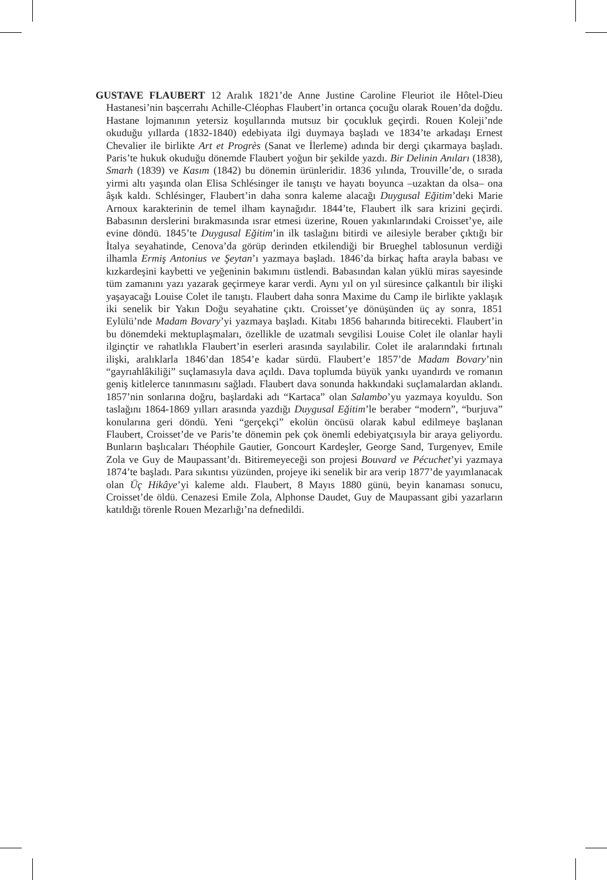GUSTAVE FLAUBERT 12 Aralık 1821’de Anne Justine Caroline Fleuriot ile Hôtel-Dieu Hastanesi’nin başcerrahı Achille-Cléophas Flaubert’in ortanca çocuğu olarak Rouen’da doğdu. Hastane lojmanının yetersiz koşullarında mutsuz bir çocukluk geçirdi. Rouen Koleji’nde okuduğu yıllarda (1832-1840) edebiyata ilgi duymaya başladı ve 1834’te arkadaşı Ernest Chevalier ile birlikte Art et Progrès (Sanat ve İlerleme) adında bir dergi çıkarmaya başladı. Paris’te hukuk okuduğu dönemde Flaubert yoğun bir şekilde yazdı. Bir Delinin Anıları (1838), Smarh (1839) ve Kasım (1842) bu dönemin ürünleridir. 1836 yılında, Trouville’de, o sırada yirmi altı yaşında olan Elisa Schlésinger ile tanıştı ve hayatı boyunca –uzaktan da olsa– ona âşık kaldı. Schlésinger, Flaubert’in daha sonra kaleme alacağı Duygusal Eğitim’deki Marie Arnoux karakterinin de temel ilham kaynağıdır. 1844’te, Flaubert ilk sara krizini geçirdi. Babasının derslerini bırakmasında ısrar etmesi üzerine, Rouen yakınlarındaki Croisset’ye, aile evine döndü. 1845’te Duygusal Eğitim’in ilk taslağını bitirdi ve ailesiyle beraber çıktığı bir İtalya seyahatinde, Cenova’da görüp derinden etkilendiği bir Brueghel tablosunun verdiği ilhamla Ermiş Antonius ve Şeytan’ı yazmaya başladı. 1846’da birkaç hafta arayla babası ve kızkardeşini kaybetti ve yeğeninin bakımını üstlendi. Babasından kalan yüklü miras sayesinde tüm zamanını yazı yazarak geçirmeye karar verdi. Aynı yıl on yıl süresince çalkantılı bir ilişki yaşayacağı Louise Colet ile tanıştı. Flaubert daha sonra Maxime du Camp ile birlikte yaklaşık iki senelik bir Yakın Doğu seyahatine çıktı. Croisset’ye dönüşünden üç ay sonra, 1851 Eylülü’nde Madam Bovary’yi yazmaya başladı. Kitabı 1856 baharında bitirecekti. Flaubert’in bu dönemdeki mektuplaşmaları, özellikle de uzatmalı sevgilisi Louise Colet ile olanlar hayli ilginçtir ve rahatlıkla Flaubert’in eserleri arasında sayılabilir. Colet ile aralarındaki fırtınalı ilişki, aralıklarla 1846’dan 1854’e kadar sürdü. Flaubert’e 1857’de Madam Bovary’nin “gayrıahlâkiliği” suçlamasıyla dava açıldı. Dava toplumda büyük yankı uyandırdı ve romanın geniş kitlelerce tanınmasını sağladı. Flaubert dava sonunda hakkındaki suçlamalardan aklandı. 1857’nin sonlarına doğru, başlardaki adı “Kartaca” olan Salambo’yu yazmaya koyuldu. Son taslağını 1864-1869 yılları arasında yazdığı Duygusal Eğitim’le beraber “modern”, “burjuva” konularına geri döndü. Yeni “gerçekçi” ekolün öncüsü olarak kabul edilmeye başlanan Flaubert, Croisset’de ve Paris’te dönemin pek çok önemli edebiyatçısıyla bir araya geliyordu. Bunların başlıcaları Théophile Gautier, Goncourt Kardeşler, George Sand, Turgenyev, Emile Zola ve Guy de Maupassant’dı. Bitiremeyeceği son projesi Bouvard ve Pécuchet’yi yazmaya 1874’te başladı. Para sıkıntısı yüzünden, projeye iki senelik bir ara verip 1877’de yayımlanacak olan Üç Hikâye’yi kaleme aldı. Flaubert, 8 Mayıs 1880 günü, beyin kanaması sonucu, Croisset’de öldü. Cenazesi Emile Zola, Alphonse Daudet, Guy de Maupassant gibi yazarların katıldığı törenle Rouen Mezarlığı’na defnedildi.